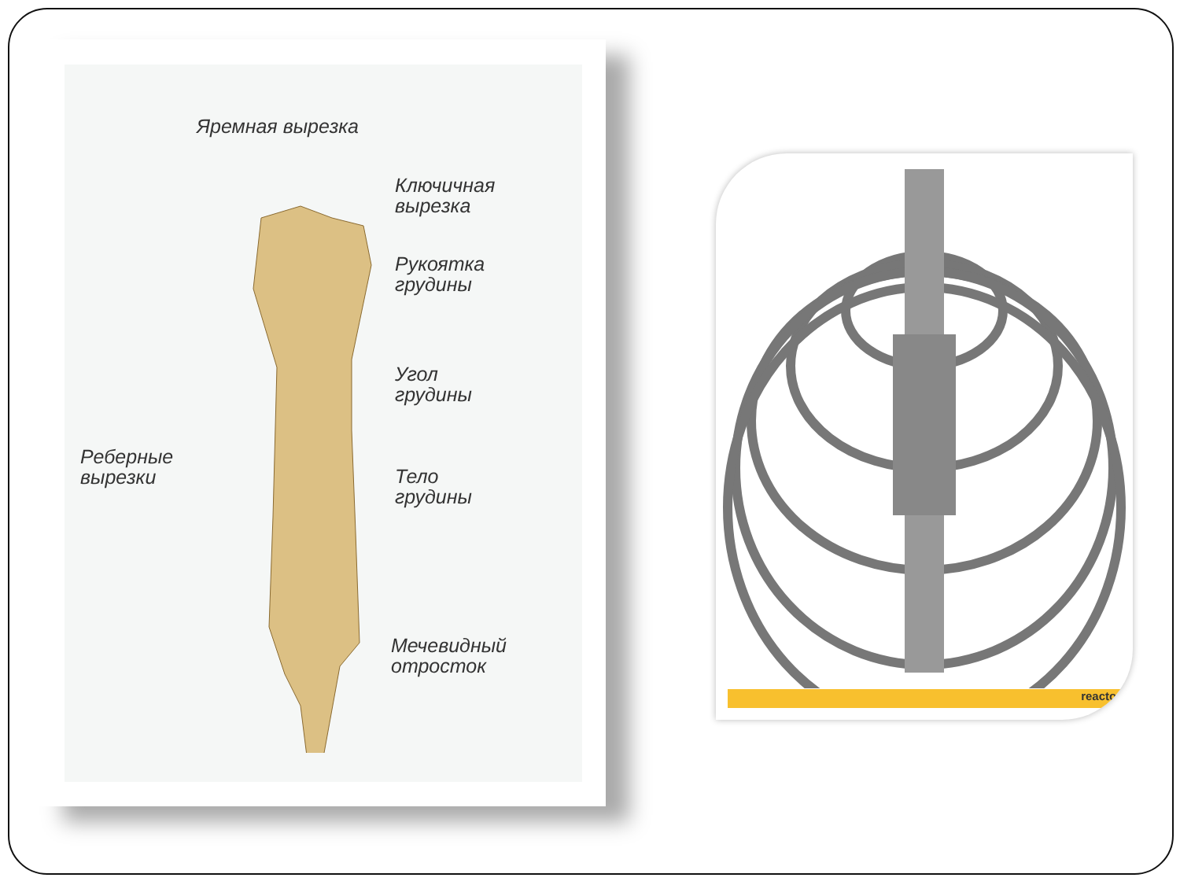Яремная вырезка
Ключичная
вырезка
Рукоятка
грудины
Угол
грудины
Реберные
вырезки
Тело
грудины
Мечевидный
отросток
reactor